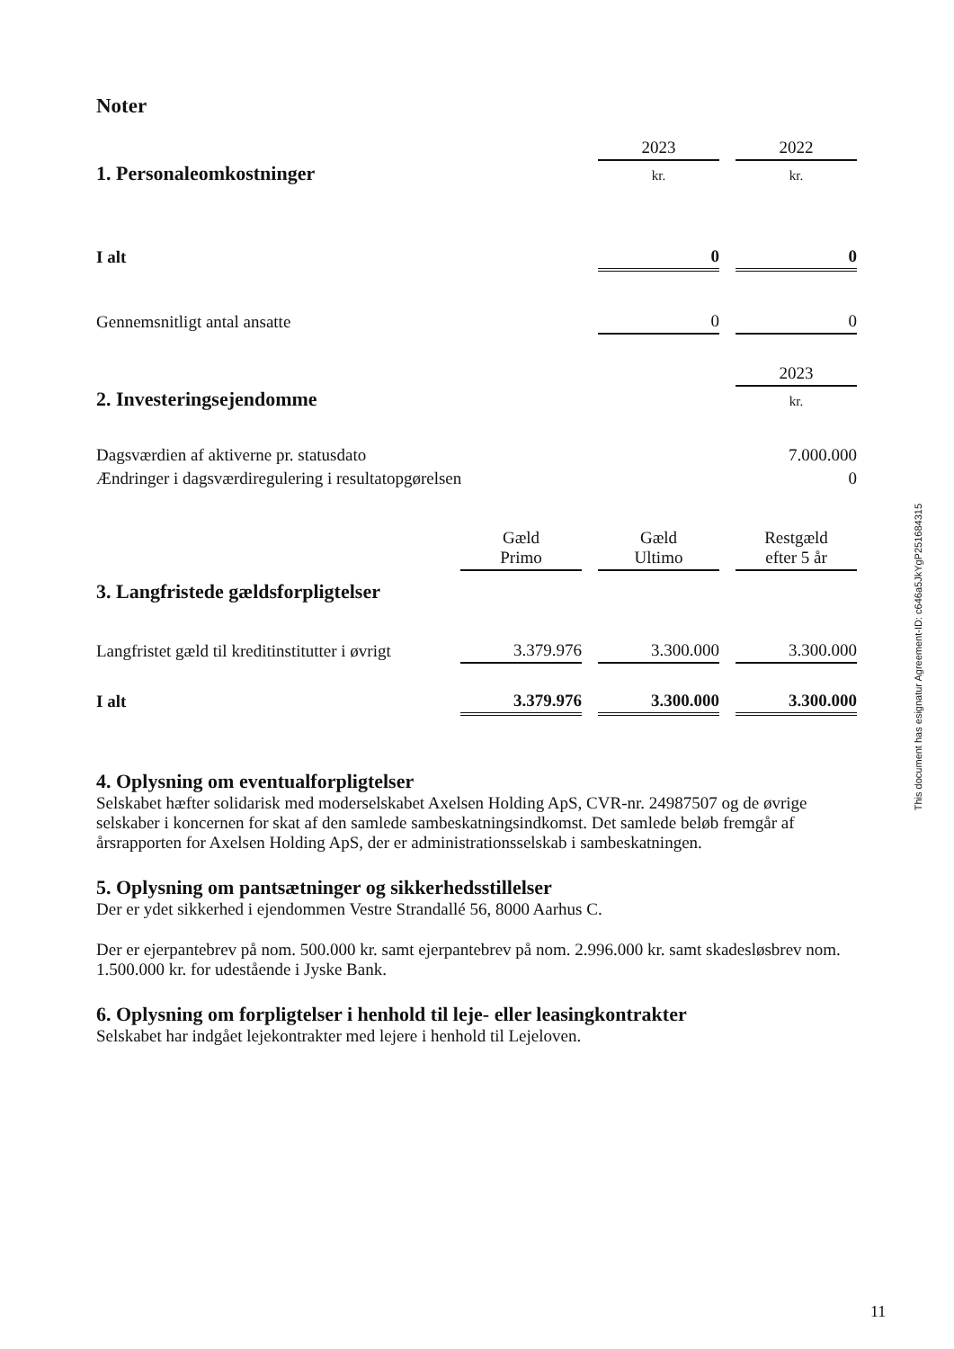Noter
| | 2023 | | 2022 |
| 1. Personaleomkostninger | kr. | | kr. |
| I alt | 0 | | 0 |
| Gennemsnitligt antal ansatte | 0 | | 0 |
| | 2023 |
| 2. Investeringsejendomme | kr. |
| Dagsværdien af aktiverne pr. statusdato | 7.000.000 |
| Ændringer i dagsværdiregulering i resultatopgørelsen | 0 |
| | Gæld Primo | | Gæld Ultimo | | Restgæld efter 5 år |
| 3. Langfristede gældsforpligtelser | | | | | |
| Langfristet gæld til kreditinstitutter i øvrigt | 3.379.976 | | 3.300.000 | | 3.300.000 |
| I alt | 3.379.976 | | 3.300.000 | | 3.300.000 |
4. Oplysning om eventualforpligtelser
Selskabet hæfter solidarisk med moderselskabet Axelsen Holding ApS, CVR-nr. 24987507 og de øvrige selskaber i koncernen for skat af den samlede sambeskatningsindkomst. Det samlede beløb fremgår af årsrapporten for Axelsen Holding ApS, der er administrationsselskab i sambeskatningen.
5. Oplysning om pantsætninger og sikkerhedsstillelser
Der er ydet sikkerhed i ejendommen Vestre Strandallé 56, 8000 Aarhus C.
Der er ejerpantebrev på nom. 500.000 kr. samt ejerpantebrev på nom. 2.996.000 kr. samt skadesløsbrev nom. 1.500.000 kr. for udestående i Jyske Bank.
6. Oplysning om forpligtelser i henhold til leje- eller leasingkontrakter
Selskabet har indgået lejekontrakter med lejere i henhold til Lejeloven.
This document has esignatur Agreement-ID: c646a5JkYgP251684315
11